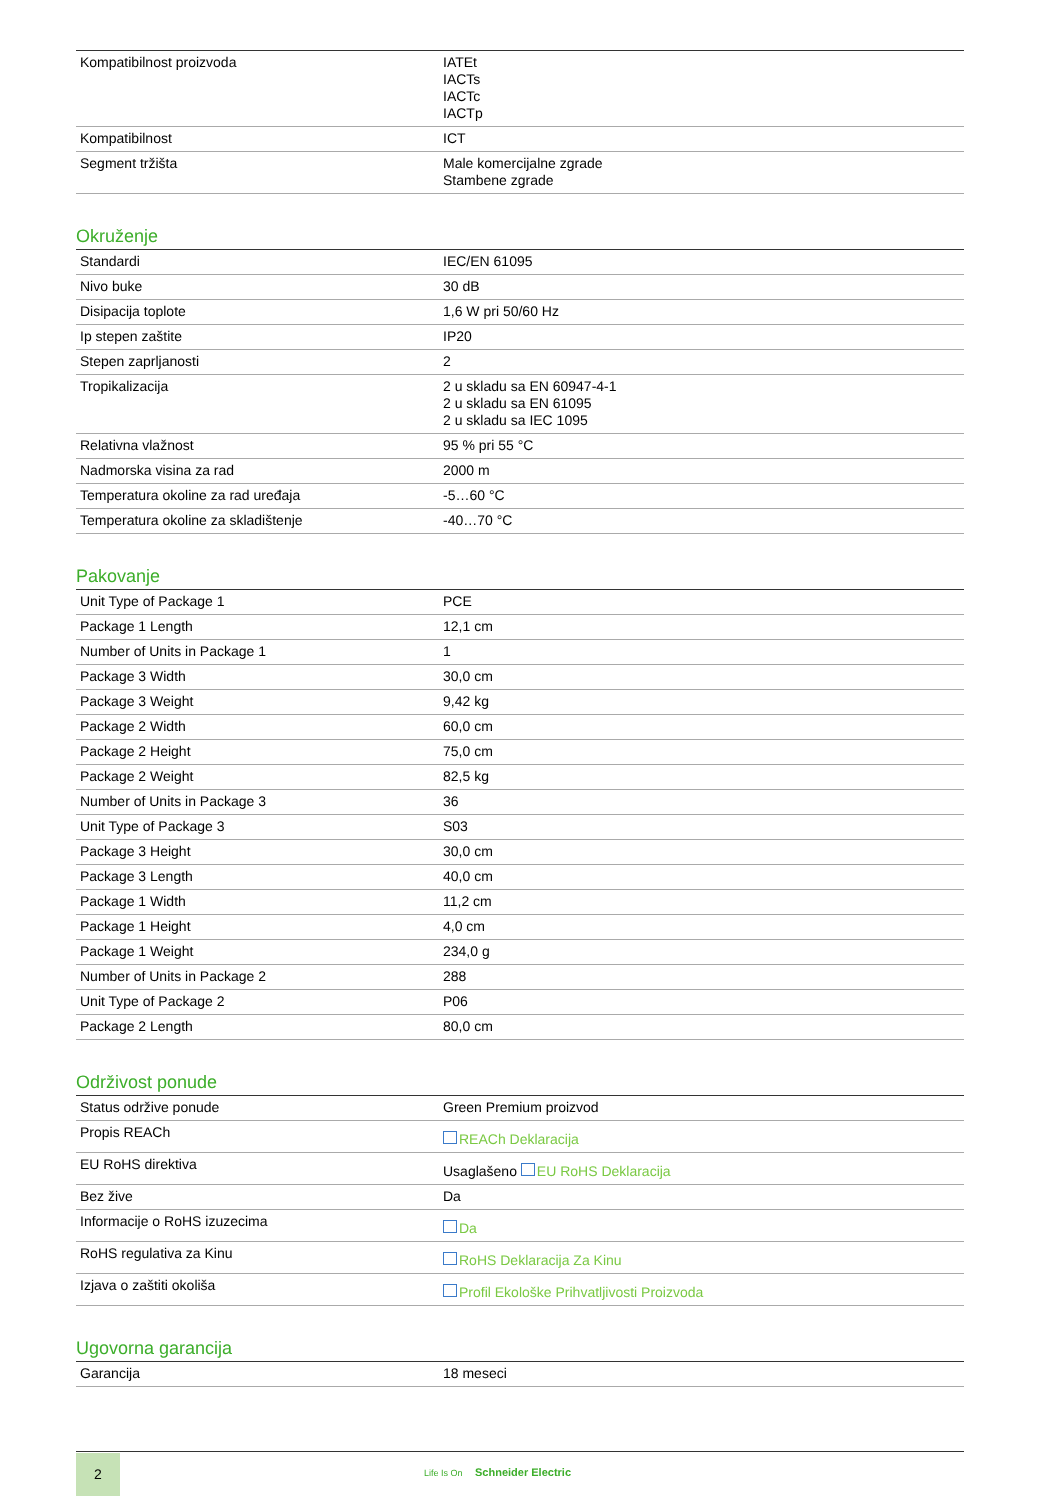| Kompatibilnost proizvoda | IATEt IACTs IACTc IACTp |
| Kompatibilnost | ICT |
| Segment tržišta | Male komercijalne zgrade Stambene zgrade |
Okruženje
| Standardi | IEC/EN 61095 |
| Nivo buke | 30 dB |
| Disipacija toplote | 1,6 W pri 50/60 Hz |
| Ip stepen zaštite | IP20 |
| Stepen zaprljanosti | 2 |
| Tropikalizacija | 2 u skladu sa EN 60947-4-1 2 u skladu sa EN 61095 2 u skladu sa IEC 1095 |
| Relativna vlažnost | 95 % pri 55 °C |
| Nadmorska visina za rad | 2000 m |
| Temperatura okoline za rad uređaja | -5…60 °C |
| Temperatura okoline za skladištenje | -40…70 °C |
Pakovanje
| Unit Type of Package 1 | PCE |
| Package 1 Length | 12,1 cm |
| Number of Units in Package 1 | 1 |
| Package 3 Width | 30,0 cm |
| Package 3 Weight | 9,42 kg |
| Package 2 Width | 60,0 cm |
| Package 2 Height | 75,0 cm |
| Package 2 Weight | 82,5 kg |
| Number of Units in Package 3 | 36 |
| Unit Type of Package 3 | S03 |
| Package 3 Height | 30,0 cm |
| Package 3 Length | 40,0 cm |
| Package 1 Width | 11,2 cm |
| Package 1 Height | 4,0 cm |
| Package 1 Weight | 234,0 g |
| Number of Units in Package 2 | 288 |
| Unit Type of Package 2 | P06 |
| Package 2 Length | 80,0 cm |
Održivost ponude
| Status održive ponude | Green Premium proizvod |
| Propis REACh | REACh Deklaracija |
| EU RoHS direktiva | Usaglašeno EU RoHS Deklaracija |
| Bez žive | Da |
| Informacije o RoHS izuzecima | Da |
| RoHS regulativa za Kinu | RoHS Deklaracija Za Kinu |
| Izjava o zaštiti okoliša | Profil Ekološke Prihvatljivosti Proizvoda |
Ugovorna garancija
| Garancija | 18 meseci |
2
Life Is On Schneider Electric